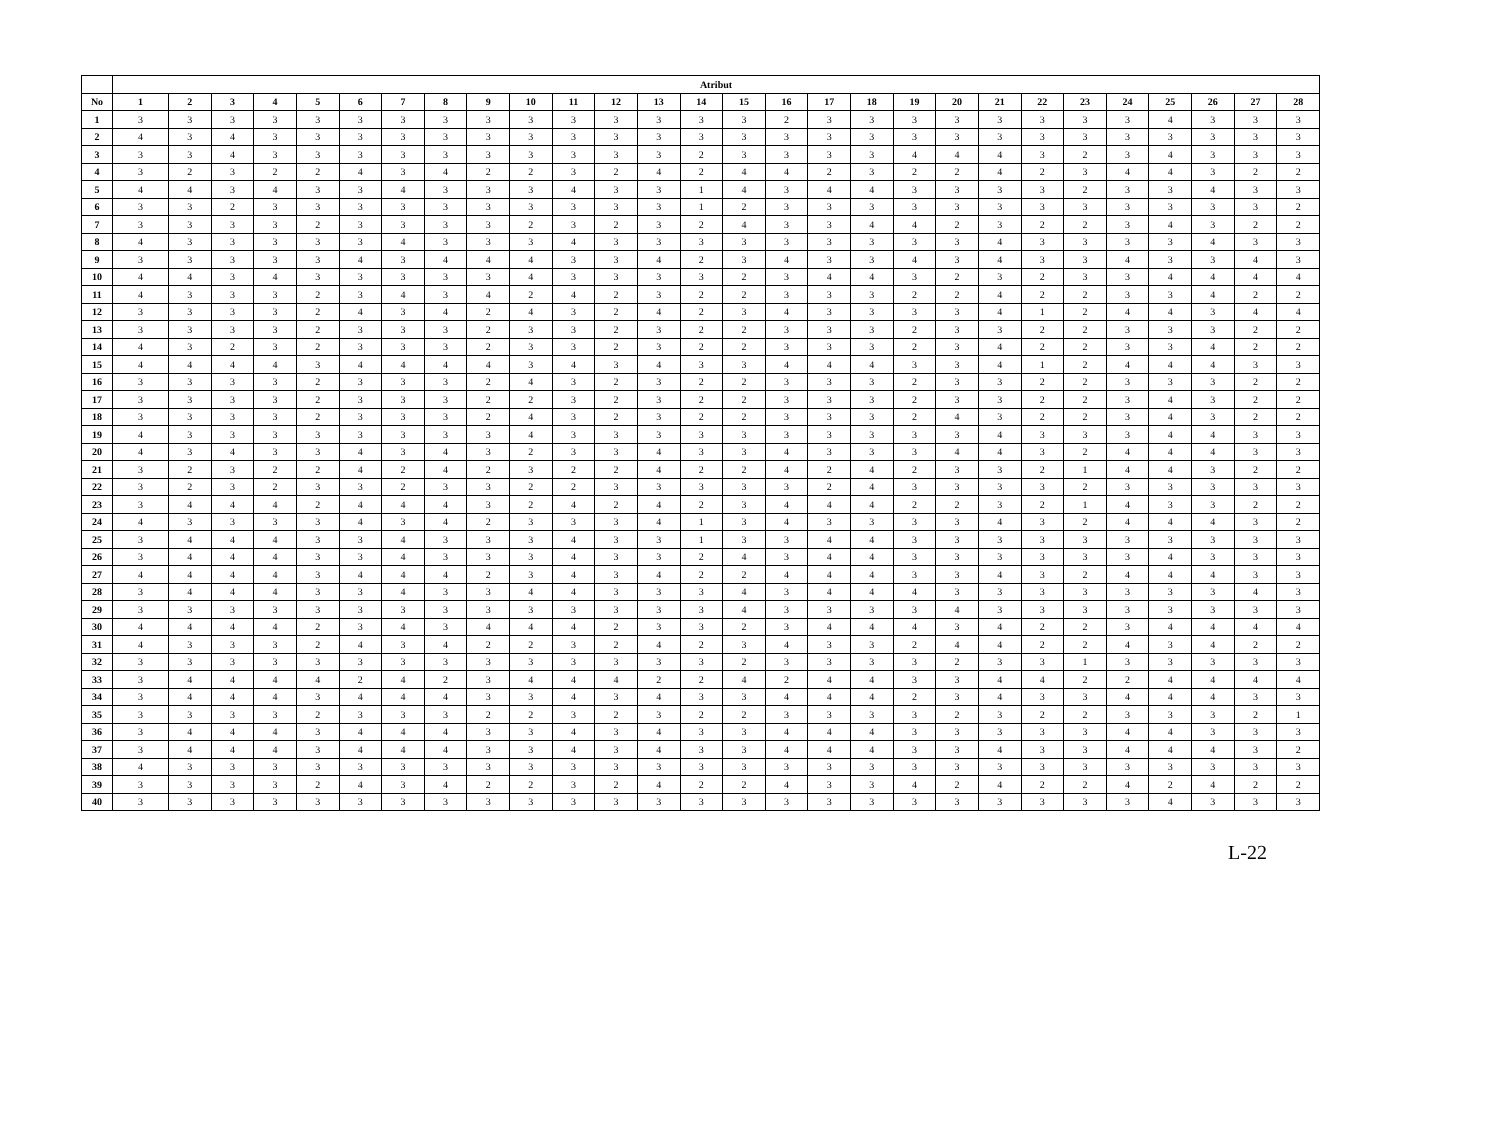| | Atribut | | | | | | | | | | | | | | | | | | | | | | | | | | | |
| --- | --- | --- | --- | --- | --- | --- | --- | --- | --- | --- | --- | --- | --- | --- | --- | --- | --- | --- | --- | --- | --- | --- | --- | --- | --- | --- | --- | --- |
| No | 1 | 2 | 3 | 4 | 5 | 6 | 7 | 8 | 9 | 10 | 11 | 12 | 13 | 14 | 15 | 16 | 17 | 18 | 19 | 20 | 21 | 22 | 23 | 24 | 25 | 26 | 27 | 28 |
| 1 | 3 | 3 | 3 | 3 | 3 | 3 | 3 | 3 | 3 | 3 | 3 | 3 | 3 | 3 | 3 | 2 | 3 | 3 | 3 | 3 | 3 | 3 | 3 | 3 | 4 | 3 | 3 | 3 |
| 2 | 4 | 3 | 4 | 3 | 3 | 3 | 3 | 3 | 3 | 3 | 3 | 3 | 3 | 3 | 3 | 3 | 3 | 3 | 3 | 3 | 3 | 3 | 3 | 3 | 3 | 3 | 3 | 3 |
| 3 | 3 | 3 | 4 | 3 | 3 | 3 | 3 | 3 | 3 | 3 | 3 | 3 | 3 | 2 | 3 | 3 | 3 | 3 | 4 | 4 | 4 | 3 | 2 | 3 | 4 | 3 | 3 | 3 |
| 4 | 3 | 2 | 3 | 2 | 2 | 4 | 3 | 4 | 2 | 2 | 3 | 2 | 4 | 2 | 4 | 4 | 2 | 3 | 2 | 2 | 4 | 2 | 3 | 4 | 4 | 3 | 2 | 2 |
| 5 | 4 | 4 | 3 | 4 | 3 | 3 | 4 | 3 | 3 | 3 | 4 | 3 | 3 | 1 | 4 | 3 | 4 | 4 | 3 | 3 | 3 | 3 | 2 | 3 | 3 | 4 | 3 | 3 |
| 6 | 3 | 3 | 2 | 3 | 3 | 3 | 3 | 3 | 3 | 3 | 3 | 3 | 3 | 1 | 2 | 3 | 3 | 3 | 3 | 3 | 3 | 3 | 3 | 3 | 3 | 3 | 3 | 2 |
| 7 | 3 | 3 | 3 | 3 | 2 | 3 | 3 | 3 | 3 | 2 | 3 | 2 | 3 | 2 | 4 | 3 | 3 | 4 | 4 | 2 | 3 | 2 | 2 | 3 | 4 | 3 | 2 | 2 |
| 8 | 4 | 3 | 3 | 3 | 3 | 3 | 4 | 3 | 3 | 3 | 4 | 3 | 3 | 3 | 3 | 3 | 3 | 3 | 3 | 3 | 4 | 3 | 3 | 3 | 3 | 4 | 3 | 3 |
| 9 | 3 | 3 | 3 | 3 | 3 | 4 | 3 | 4 | 4 | 4 | 3 | 3 | 4 | 2 | 3 | 4 | 3 | 3 | 4 | 3 | 4 | 3 | 3 | 4 | 3 | 3 | 4 | 3 |
| 10 | 4 | 4 | 3 | 4 | 3 | 3 | 3 | 3 | 3 | 4 | 3 | 3 | 3 | 3 | 2 | 3 | 4 | 4 | 3 | 2 | 3 | 2 | 3 | 3 | 4 | 4 | 4 | 4 |
| 11 | 4 | 3 | 3 | 3 | 2 | 3 | 4 | 3 | 4 | 2 | 4 | 2 | 3 | 2 | 2 | 3 | 3 | 3 | 2 | 2 | 4 | 2 | 2 | 3 | 3 | 4 | 2 | 2 |
| 12 | 3 | 3 | 3 | 3 | 2 | 4 | 3 | 4 | 2 | 4 | 3 | 2 | 4 | 2 | 3 | 4 | 3 | 3 | 3 | 3 | 4 | 1 | 2 | 4 | 4 | 3 | 4 | 4 |
| 13 | 3 | 3 | 3 | 3 | 2 | 3 | 3 | 3 | 2 | 3 | 3 | 2 | 3 | 2 | 2 | 3 | 3 | 3 | 2 | 3 | 3 | 2 | 2 | 3 | 3 | 3 | 2 | 2 |
| 14 | 4 | 3 | 2 | 3 | 2 | 3 | 3 | 3 | 2 | 3 | 3 | 2 | 3 | 2 | 2 | 3 | 3 | 3 | 2 | 3 | 4 | 2 | 2 | 3 | 3 | 4 | 2 | 2 |
| 15 | 4 | 4 | 4 | 4 | 3 | 4 | 4 | 4 | 4 | 3 | 4 | 3 | 4 | 3 | 3 | 4 | 4 | 4 | 3 | 3 | 4 | 1 | 2 | 4 | 4 | 4 | 3 | 3 |
| 16 | 3 | 3 | 3 | 3 | 2 | 3 | 3 | 3 | 2 | 4 | 3 | 2 | 3 | 2 | 2 | 3 | 3 | 3 | 2 | 3 | 3 | 2 | 2 | 3 | 3 | 3 | 2 | 2 |
| 17 | 3 | 3 | 3 | 3 | 2 | 3 | 3 | 3 | 2 | 2 | 3 | 2 | 3 | 2 | 2 | 3 | 3 | 3 | 2 | 3 | 3 | 2 | 2 | 3 | 4 | 3 | 2 | 2 |
| 18 | 3 | 3 | 3 | 3 | 2 | 3 | 3 | 3 | 2 | 4 | 3 | 2 | 3 | 2 | 2 | 3 | 3 | 3 | 2 | 4 | 3 | 2 | 2 | 3 | 4 | 3 | 2 | 2 |
| 19 | 4 | 3 | 3 | 3 | 3 | 3 | 3 | 3 | 3 | 4 | 3 | 3 | 3 | 3 | 3 | 3 | 3 | 3 | 3 | 3 | 4 | 3 | 3 | 3 | 4 | 4 | 3 | 3 |
| 20 | 4 | 3 | 4 | 3 | 3 | 4 | 3 | 4 | 3 | 2 | 3 | 3 | 4 | 3 | 3 | 4 | 3 | 3 | 3 | 4 | 4 | 3 | 2 | 4 | 4 | 4 | 3 | 3 |
| 21 | 3 | 2 | 3 | 2 | 2 | 4 | 2 | 4 | 2 | 3 | 2 | 2 | 4 | 2 | 2 | 4 | 2 | 4 | 2 | 3 | 3 | 2 | 1 | 4 | 4 | 3 | 2 | 2 |
| 22 | 3 | 2 | 3 | 2 | 3 | 3 | 2 | 3 | 3 | 2 | 2 | 3 | 3 | 3 | 3 | 3 | 2 | 4 | 3 | 3 | 3 | 3 | 2 | 3 | 3 | 3 | 3 | 3 |
| 23 | 3 | 4 | 4 | 4 | 2 | 4 | 4 | 4 | 3 | 2 | 4 | 2 | 4 | 2 | 3 | 4 | 4 | 4 | 2 | 2 | 3 | 2 | 1 | 4 | 3 | 3 | 2 | 2 |
| 24 | 4 | 3 | 3 | 3 | 3 | 4 | 3 | 4 | 2 | 3 | 3 | 3 | 4 | 1 | 3 | 4 | 3 | 3 | 3 | 3 | 4 | 3 | 2 | 4 | 4 | 4 | 3 | 2 |
| 25 | 3 | 4 | 4 | 4 | 3 | 3 | 4 | 3 | 3 | 3 | 4 | 3 | 3 | 1 | 3 | 3 | 4 | 4 | 3 | 3 | 3 | 3 | 3 | 3 | 3 | 3 | 3 | 3 |
| 26 | 3 | 4 | 4 | 4 | 3 | 3 | 4 | 3 | 3 | 3 | 4 | 3 | 3 | 2 | 4 | 3 | 4 | 4 | 3 | 3 | 3 | 3 | 3 | 3 | 4 | 3 | 3 | 3 |
| 27 | 4 | 4 | 4 | 4 | 3 | 4 | 4 | 4 | 2 | 3 | 4 | 3 | 4 | 2 | 2 | 4 | 4 | 4 | 3 | 3 | 4 | 3 | 2 | 4 | 4 | 4 | 3 | 3 |
| 28 | 3 | 4 | 4 | 4 | 3 | 3 | 4 | 3 | 3 | 4 | 4 | 3 | 3 | 3 | 4 | 3 | 4 | 4 | 4 | 3 | 3 | 3 | 3 | 3 | 3 | 3 | 4 | 3 |
| 29 | 3 | 3 | 3 | 3 | 3 | 3 | 3 | 3 | 3 | 3 | 3 | 3 | 3 | 3 | 4 | 3 | 3 | 3 | 3 | 4 | 3 | 3 | 3 | 3 | 3 | 3 | 3 | 3 |
| 30 | 4 | 4 | 4 | 4 | 2 | 3 | 4 | 3 | 4 | 4 | 4 | 2 | 3 | 3 | 2 | 3 | 4 | 4 | 4 | 3 | 4 | 2 | 2 | 3 | 4 | 4 | 4 | 4 |
| 31 | 4 | 3 | 3 | 3 | 2 | 4 | 3 | 4 | 2 | 2 | 3 | 2 | 4 | 2 | 3 | 4 | 3 | 3 | 2 | 4 | 4 | 2 | 2 | 4 | 3 | 4 | 2 | 2 |
| 32 | 3 | 3 | 3 | 3 | 3 | 3 | 3 | 3 | 3 | 3 | 3 | 3 | 3 | 3 | 2 | 3 | 3 | 3 | 3 | 2 | 3 | 3 | 1 | 3 | 3 | 3 | 3 | 3 |
| 33 | 3 | 4 | 4 | 4 | 4 | 2 | 4 | 2 | 3 | 4 | 4 | 4 | 2 | 2 | 4 | 2 | 4 | 4 | 3 | 3 | 4 | 4 | 2 | 2 | 4 | 4 | 4 | 4 |
| 34 | 3 | 4 | 4 | 4 | 3 | 4 | 4 | 4 | 3 | 3 | 4 | 3 | 4 | 3 | 3 | 4 | 4 | 4 | 2 | 3 | 4 | 3 | 3 | 4 | 4 | 4 | 3 | 3 |
| 35 | 3 | 3 | 3 | 3 | 2 | 3 | 3 | 3 | 2 | 2 | 3 | 2 | 3 | 2 | 2 | 3 | 3 | 3 | 3 | 2 | 3 | 2 | 2 | 3 | 3 | 3 | 2 | 1 |
| 36 | 3 | 4 | 4 | 4 | 3 | 4 | 4 | 4 | 3 | 3 | 4 | 3 | 4 | 3 | 3 | 4 | 4 | 4 | 3 | 3 | 3 | 3 | 3 | 4 | 4 | 3 | 3 | 3 |
| 37 | 3 | 4 | 4 | 4 | 3 | 4 | 4 | 4 | 3 | 3 | 4 | 3 | 4 | 3 | 3 | 4 | 4 | 4 | 3 | 3 | 4 | 3 | 3 | 4 | 4 | 4 | 3 | 2 |
| 38 | 4 | 3 | 3 | 3 | 3 | 3 | 3 | 3 | 3 | 3 | 3 | 3 | 3 | 3 | 3 | 3 | 3 | 3 | 3 | 3 | 3 | 3 | 3 | 3 | 3 | 3 | 3 | 3 |
| 39 | 3 | 3 | 3 | 3 | 2 | 4 | 3 | 4 | 2 | 2 | 3 | 2 | 4 | 2 | 2 | 4 | 3 | 3 | 4 | 2 | 4 | 2 | 2 | 4 | 2 | 4 | 2 | 2 |
| 40 | 3 | 3 | 3 | 3 | 3 | 3 | 3 | 3 | 3 | 3 | 3 | 3 | 3 | 3 | 3 | 3 | 3 | 3 | 3 | 3 | 3 | 3 | 3 | 3 | 4 | 3 | 3 | 3 |
L-22